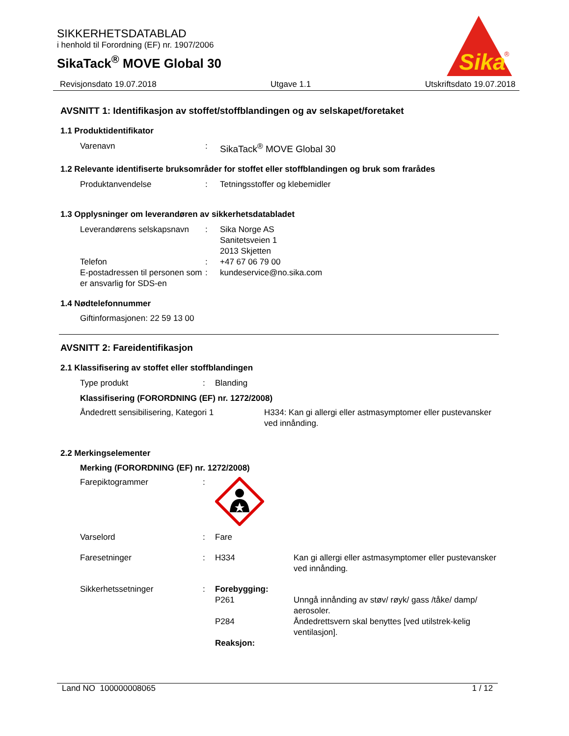SIKKERHETSDATABLAD
i henhold til Forordning (EF) nr. 1907/2006
SikaTack<sup>®</sup> MOVE Global 30
Sika
®
Revisjonsdato 19.07.2018 Utgave 1.1 Utskriftsdato 19.07.2018
AVSNITT 1: Identifikasjon av stoffet/stoffblandingen og av selskapet/foretaket
1.1 Produktidentifikator
| Varenavn | : | SikaTack<sup>®</sup> MOVE Global 30 |
1.2 Relevante identifiserte bruksområder for stoffet eller stoffblandingen og bruk som frarådes
| Produktanvendelse | : | Tetningsstoffer og klebemidler |
1.3 Opplysninger om leverandøren av sikkerhetsdatabladet
| Leverandørens selskapsnavn | : | Sika Norge AS Sanitetsveien 1 2013 Skjetten |
| Telefon | : | +47 67 06 79 00 |
| E-postadressen til personen som er ansvarlig for SDS-en | : | kundeservice@no.sika.com |
1.4 Nødtelefonnummer
Giftinformasjonen: 22 59 13 00
AVSNITT 2: Fareidentifikasjon
2.1 Klassifisering av stoffet eller stoffblandingen
| Type produkt | : | Blanding |
Klassifisering (FORORDNING (EF) nr. 1272/2008)
| Åndedrett sensibilisering, Kategori 1 | H334: Kan gi allergi eller astmasymptomer eller pustevansker ved innånding. |
2.2 Merkingselementer
Merking (FORORDNING (EF) nr. 1272/2008)
| Farepiktogrammer | : | | |
| Varselord | : | Fare | |
| Faresetninger | : | H334 | Kan gi allergi eller astmasymptomer eller pustevansker ved innånding. |
| Sikkerhetssetninger | : | Forebygging: | |
| | | P261 | Unngå innånding av støv/ røyk/ gass /tåke/ damp/ aerosoler. |
| | | P284 | Åndedrettsvern skal benyttes [ved utilstrek-kelig ventilasjon]. |
| | | Reaksjon: | |
Land NO 100000008065 1 / 12